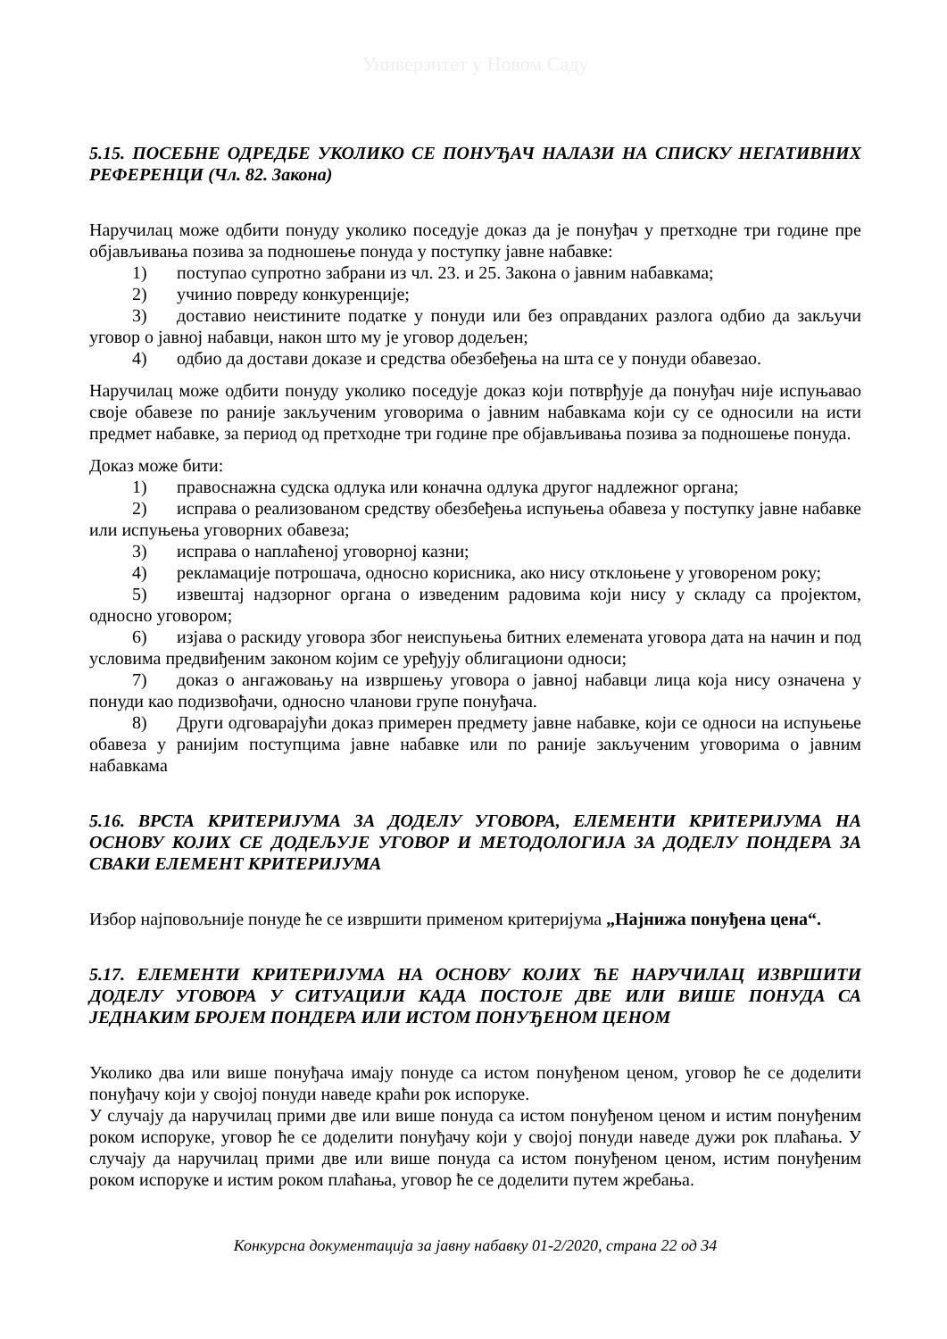Универзитет у Новом Саду
5.15. ПОСЕБНЕ ОДРЕДБЕ УКОЛИКО СЕ ПОНУЂАЧ НАЛАЗИ НА СПИСКУ НЕГАТИВНИХ РЕФЕРЕНЦИ (Чл. 82. Закона)
Наручилац може одбити понуду уколико поседује доказ да је понуђач у претходне три године пре објављивања позива за подношење понуда у поступку јавне набавке:
1) поступао супротно забрани из чл. 23. и 25. Закона о јавним набавкама;
2) учинио повреду конкуренције;
3) доставио неистините податке у понуди или без оправданих разлога одбио да закључи уговор о јавној набавци, након што му је уговор додељен;
4) одбио да достави доказе и средства обезбеђења на шта се у понуди обавезао.
Наручилац може одбити понуду уколико поседује доказ који потврђује да понуђач није испуњавао своје обавезе по раније закљученим уговорима о јавним набавкама који су се односили на исти предмет набавке, за период од претходне три године пре објављивања позива за подношење понуда.
Доказ може бити:
1) правоснажна судска одлука или коначна одлука другог надлежног органа;
2) исправа о реализованом средству обезбеђења испуњења обавеза у поступку јавне набавке или испуњења уговорних обавеза;
3) исправа о наплаћеној уговорној казни;
4) рекламације потрошача, односно корисника, ако нису отклоњене у уговореном року;
5) извештај надзорног органа о изведеним радовима који нису у складу са пројектом, односно уговором;
6) изјава о раскиду уговора због неиспуњења битних елемената уговора дата на начин и под условима предвиђеним законом којим се уређују облигациони односи;
7) доказ о ангажовању на извршењу уговора о јавној набавци лица која нису означена у понуди као подизвођачи, односно чланови групе понуђача.
8) Други одговарајући доказ примерен предмету јавне набавке, који се односи на испуњење обавеза у ранијим поступцима јавне набавке или по раније закљученим уговорима о јавним набавкама
5.16. ВРСТА КРИТЕРИЈУМА ЗА ДОДЕЛУ УГОВОРА, ЕЛЕМЕНТИ КРИТЕРИЈУМА НА ОСНОВУ КОЈИХ СЕ ДОДЕЉУЈЕ УГОВОР И МЕТОДОЛОГИЈА ЗА ДОДЕЛУ ПОНДЕРА ЗА СВАКИ ЕЛЕМЕНТ КРИТЕРИЈУМА
Избор најповољније понуде ће се извршити применом критеријума „Најнижа понуђена цена“.
5.17. ЕЛЕМЕНТИ КРИТЕРИЈУМА НА ОСНОВУ КОЈИХ ЋЕ НАРУЧИЛАЦ ИЗВРШИТИ ДОДЕЛУ УГОВОРА У СИТУАЦИЈИ КАДА ПОСТОЈЕ ДВЕ ИЛИ ВИШЕ ПОНУДА СА ЈЕДНАКИМ БРОЈЕМ ПОНДЕРА ИЛИ ИСТОМ ПОНУЂЕНОМ ЦЕНОМ
Уколико два или више понуђача имају понуде са истом понуђеном ценом, уговор ће се доделити понуђачу који у својој понуди наведе краћи рок испоруке.
У случају да наручилац прими две или више понуда са истом понуђеном ценом и истим понуђеним роком испоруке, уговор ће се доделити понуђачу који у својој понуди наведе дужи рок плаћања. У случају да наручилац прими две или више понуда са истом понуђеном ценом, истим понуђеним роком испоруке и истим роком плаћања, уговор ће се доделити путем жребања.
Конкурсна документација за јавну набавку 01-2/2020, страна 22 од 34